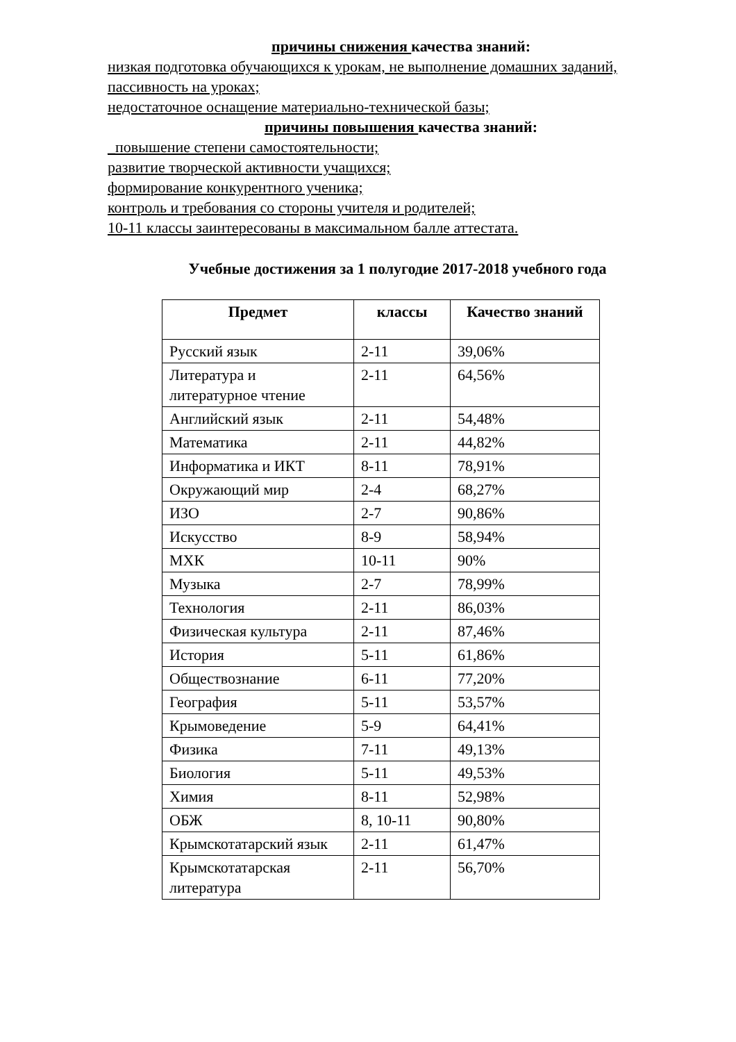причины снижения качества знаний:
низкая подготовка обучающихся к урокам, не выполнение домашних заданий, пассивность на уроках;
недостаточное оснащение материально-технической базы;
причины повышения качества знаний:
_повышение степени самостоятельности;
развитие творческой активности учащихся;
формирование конкурентного ученика;
контроль и требования со стороны учителя и родителей;
10-11 классы заинтересованы в максимальном балле аттестата.
Учебные достижения за 1 полугодие 2017-2018 учебного года
| Предмет | классы | Качество знаний |
| --- | --- | --- |
| Русский язык | 2-11 | 39,06% |
| Литература и литературное чтение | 2-11 | 64,56% |
| Английский язык | 2-11 | 54,48% |
| Математика | 2-11 | 44,82% |
| Информатика и ИКТ | 8-11 | 78,91% |
| Окружающий мир | 2-4 | 68,27% |
| ИЗО | 2-7 | 90,86% |
| Искусство | 8-9 | 58,94% |
| МХК | 10-11 | 90% |
| Музыка | 2-7 | 78,99% |
| Технология | 2-11 | 86,03% |
| Физическая культура | 2-11 | 87,46% |
| История | 5-11 | 61,86% |
| Обществознание | 6-11 | 77,20% |
| География | 5-11 | 53,57% |
| Крымоведение | 5-9 | 64,41% |
| Физика | 7-11 | 49,13% |
| Биология | 5-11 | 49,53% |
| Химия | 8-11 | 52,98% |
| ОБЖ | 8, 10-11 | 90,80% |
| Крымскотатарский язык | 2-11 | 61,47% |
| Крымскотатарская литература | 2-11 | 56,70% |